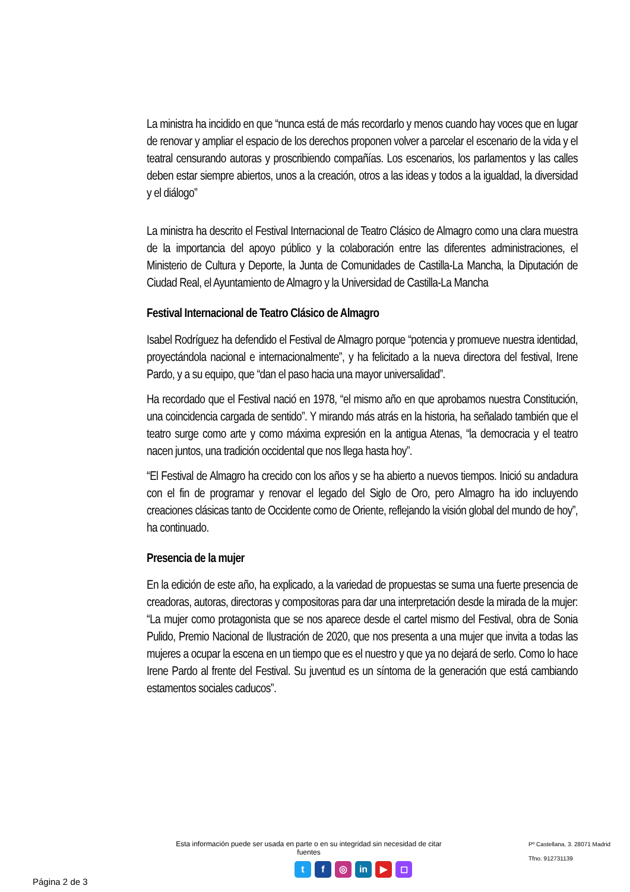La ministra ha incidido en que “nunca está de más recordarlo y menos cuando hay voces que en lugar de renovar y ampliar el espacio de los derechos proponen volver a parcelar el escenario de la vida y el teatral censurando autoras y proscribiendo compañías. Los escenarios, los parlamentos y las calles deben estar siempre abiertos, unos a la creación, otros a las ideas y todos a la igualdad, la diversidad y el diálogo”
La ministra ha descrito el Festival Internacional de Teatro Clásico de Almagro como una clara muestra de la importancia del apoyo público y la colaboración entre las diferentes administraciones, el Ministerio de Cultura y Deporte, la Junta de Comunidades de Castilla-La Mancha, la Diputación de Ciudad Real, el Ayuntamiento de Almagro y la Universidad de Castilla-La Mancha
Festival Internacional de Teatro Clásico de Almagro
Isabel Rodríguez ha defendido el Festival de Almagro porque “potencia y promueve nuestra identidad, proyectándola nacional e internacionalmente”, y ha felicitado a la nueva directora del festival, Irene Pardo, y a su equipo, que “dan el paso hacia una mayor universalidad”.
Ha recordado que el Festival nació en 1978, “el mismo año en que aprobamos nuestra Constitución, una coincidencia cargada de sentido”. Y mirando más atrás en la historia, ha señalado también que el teatro surge como arte y como máxima expresión en la antigua Atenas, “la democracia y el teatro nacen juntos, una tradición occidental que nos llega hasta hoy”.
“El Festival de Almagro ha crecido con los años y se ha abierto a nuevos tiempos. Inició su andadura con el fin de programar y renovar el legado del Siglo de Oro, pero Almagro ha ido incluyendo creaciones clásicas tanto de Occidente como de Oriente, reflejando la visión global del mundo de hoy”, ha continuado.
Presencia de la mujer
En la edición de este año, ha explicado, a la variedad de propuestas se suma una fuerte presencia de creadoras, autoras, directoras y compositoras para dar una interpretación desde la mirada de la mujer: “La mujer como protagonista que se nos aparece desde el cartel mismo del Festival, obra de Sonia Pulido, Premio Nacional de Ilustración de 2020, que nos presenta a una mujer que invita a todas las mujeres a ocupar la escena en un tiempo que es el nuestro y que ya no dejará de serlo. Como lo hace Irene Pardo al frente del Festival. Su juventud es un síntoma de la generación que está cambiando estamentos sociales caducos”.
Esta información puede ser usada en parte o en su integridad sin necesidad de citar fuentes
tf ◎ in ▶ ◻
Pº Castellana, 3. 28071 Madrid
Tfno. 912731139
Página 2 de 3